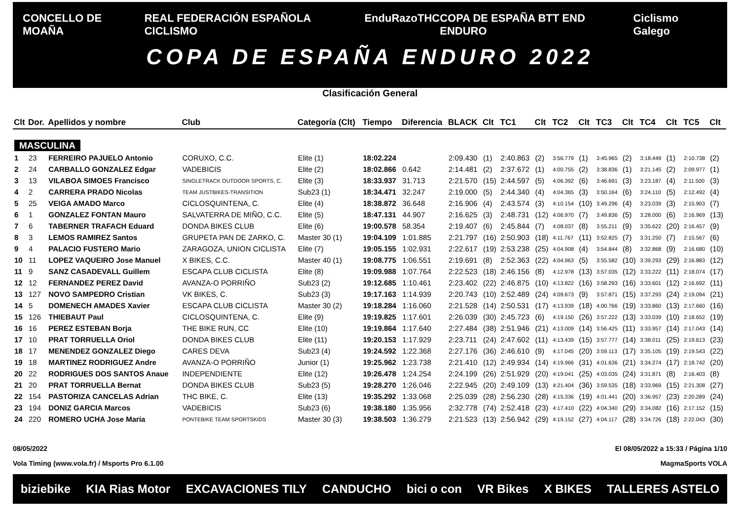CONCELLO DE MOAÑA REAL FEDERACIÓN ESPAÑOLA CICLISMO EnduRazo THC COPA DE ESPAÑA BTT END ENDURO Ciclismo Galego
COPA DE ESPAÑA ENDURO 2022
Clasificación General
| Clt | Dor. | Apellidos y nombre | Club | Categoría (Clt) | Tiempo | Diferencia | BLACK | Clt | TC1 | Clt | TC2 | Clt | TC3 | Clt | TC4 | Clt | TC5 | Clt |
| --- | --- | --- | --- | --- | --- | --- | --- | --- | --- | --- | --- | --- | --- | --- | --- | --- | --- | --- |
| MASCULINA | | | | | | | | | | | | | | | | | | |
| 1 | 23 | FERREIRO PAJUELO Antonio | CORUXO, C.C. | Elite (1) | 18:02.224 | | 2:09.430 | (1) | 2:40.863 | (2) | 3:56.779 | (1) | 3:45.965 | (2) | 3:18.449 | (1) | 2:10.738 | (2) |
| 2 | 24 | CARBALLO GONZALEZ Edgar | VADEBICIS | Elite (2) | 18:02.866 | 0.642 | 2:14.481 | (2) | 2:37.672 | (1) | 4:00.755 | (2) | 3:38.836 | (1) | 3:21.145 | (2) | 2:09.977 | (1) |
| 3 | 13 | VILABOA SIMOES Francisco | SINGLETRACK OUTDOOR SPORTS, C. | Elite (3) | 18:33.937 | 31.713 | 2:21.570 | (15) | 2:44.597 | (5) | 4:06.392 | (6) | 3:46.691 | (3) | 3:23.187 | (4) | 2:11.500 | (3) |
| 4 | 2 | CARRERA PRADO Nicolas | TEAM JUSTBIKES-TRANSITION | Sub23 (1) | 18:34.471 | 32.247 | 2:19.000 | (5) | 2:44.340 | (4) | 4:04.365 | (3) | 3:50.164 | (6) | 3:24.110 | (5) | 2:12.492 | (4) |
| 5 | 25 | VEIGA AMADO Marco | CICLOSQUINTENA, C. | Elite (4) | 18:38.872 | 36.648 | 2:16.906 | (4) | 2:43.574 | (3) | 4:10.154 | (10) | 3:49.296 | (4) | 3:23.039 | (3) | 2:15.903 | (7) |
| 6 | 1 | GONZALEZ FONTAN Mauro | SALVATERRA DE MIÑO, C.C. | Elite (5) | 18:47.131 | 44.907 | 2:16.625 | (3) | 2:48.731 | (12) | 4:06.970 | (7) | 3:49.836 | (5) | 3:28.000 | (6) | 2:16.969 | (13) |
| 7 | 6 | TABERNER TRAFACH Eduard | DONDA BIKES CLUB | Elite (6) | 19:00.578 | 58.354 | 2:19.407 | (6) | 2:45.844 | (7) | 4:08.037 | (8) | 3:55.211 | (9) | 3:35.622 | (20) | 2:16.457 | (9) |
| 8 | 3 | LEMOS RAMIREZ Santos | GRUPETA PAN DE ZARKO, C. | Master 30 (1) | 19:04.109 | 1:01.885 | 2:21.797 | (16) | 2:50.903 | (18) | 4:11.767 | (11) | 3:52.825 | (7) | 3:31.250 | (7) | 2:15.567 | (6) |
| 9 | 4 | PALACIO FUSTERO Mario | ZARAGOZA, UNION CICLISTA | Elite (7) | 19:05.155 | 1:02.931 | 2:22.617 | (19) | 2:53.238 | (25) | 4:04.908 | (4) | 3:54.844 | (8) | 3:32.868 | (9) | 2:16.680 | (10) |
| 10 | 11 | LOPEZ VAQUEIRO Jose Manuel | X BIKES, C.C. | Master 40 (1) | 19:08.775 | 1:06.551 | 2:19.691 | (8) | 2:52.363 | (22) | 4:04.963 | (5) | 3:55.582 | (10) | 3:39.293 | (29) | 2:16.883 | (12) |
| 11 | 9 | SANZ CASADEVALL Guillem | ESCAPA CLUB CICLISTA | Elite (8) | 19:09.988 | 1:07.764 | 2:22.523 | (18) | 2:46.156 | (8) | 4:12.978 | (13) | 3:57.035 | (12) | 3:33.222 | (11) | 2:18.074 | (17) |
| 12 | 12 | FERNANDEZ PEREZ David | AVANZA-O PORRIÑO | Sub23 (2) | 19:12.685 | 1:10.461 | 2:23.402 | (22) | 2:46.875 | (10) | 4:13.822 | (16) | 3:58.293 | (16) | 3:33.601 | (12) | 2:16.692 | (11) |
| 13 | 127 | NOVO SAMPEDRO Cristian | VK BIKES, C. | Sub23 (3) | 19:17.163 | 1:14.939 | 2:20.743 | (10) | 2:52.489 | (24) | 4:09.673 | (9) | 3:57.871 | (15) | 3:37.293 | (24) | 2:19.094 | (21) |
| 14 | 5 | DOMENECH AMADES Xavier | ESCAPA CLUB CICLISTA | Master 30 (2) | 19:18.284 | 1:16.060 | 2:21.528 | (14) | 2:50.531 | (17) | 4:13.939 | (18) | 4:00.766 | (19) | 3:33.860 | (13) | 2:17.660 | (16) |
| 15 | 126 | THIEBAUT Paul | CICLOSQUINTENA, C. | Elite (9) | 19:19.825 | 1:17.601 | 2:26.039 | (30) | 2:45.723 | (6) | 4:19.150 | (26) | 3:57.222 | (13) | 3:33.039 | (10) | 2:18.652 | (19) |
| 16 | 16 | PEREZ ESTEBAN Borja | THE BIKE RUN, CC | Elite (10) | 19:19.864 | 1:17.640 | 2:27.484 | (38) | 2:51.946 | (21) | 4:13.009 | (14) | 3:56.425 | (11) | 3:33.957 | (14) | 2:17.043 | (14) |
| 17 | 10 | PRAT TORRUELLA Oriol | DONDA BIKES CLUB | Elite (11) | 19:20.153 | 1:17.929 | 2:23.711 | (24) | 2:47.602 | (11) | 4:13.439 | (15) | 3:57.777 | (14) | 3:38.011 | (25) | 2:19.613 | (23) |
| 18 | 17 | MENENDEZ GONZALEZ Diego | CARES DEVA | Sub23 (4) | 19:24.592 | 1:22.368 | 2:27.176 | (36) | 2:46.610 | (9) | 4:17.045 | (20) | 3:59.113 | (17) | 3:35.105 | (19) | 2:19.543 | (22) |
| 19 | 18 | MARTINEZ RODRIGUEZ Andre | AVANZA-O PORRIÑO | Junior (1) | 19:25.962 | 1:23.738 | 2:21.410 | (12) | 2:49.934 | (14) | 4:19.966 | (31) | 4:01.636 | (21) | 3:34.274 | (17) | 2:18.742 | (20) |
| 20 | 22 | RODRIGUES DOS SANTOS Anaue | INDEPENDIENTE | Elite (12) | 19:26.478 | 1:24.254 | 2:24.199 | (26) | 2:51.929 | (20) | 4:19.041 | (25) | 4:03.035 | (24) | 3:31.871 | (8) | 2:16.403 | (8) |
| 21 | 20 | PRAT TORRUELLA Bernat | DONDA BIKES CLUB | Sub23 (5) | 19:28.270 | 1:26.046 | 2:22.945 | (20) | 2:49.109 | (13) | 4:21.404 | (36) | 3:59.535 | (18) | 3:33.969 | (15) | 2:21.308 | (27) |
| 22 | 154 | PASTORIZA CANCELAS Adrian | THC BIKE, C. | Elite (13) | 19:35.292 | 1:33.068 | 2:25.039 | (28) | 2:56.230 | (28) | 4:15.336 | (19) | 4:01.441 | (20) | 3:36.957 | (23) | 2:20.289 | (24) |
| 23 | 194 | DONIZ GARCIA Marcos | VADEBICIS | Sub23 (6) | 19:38.180 | 1:35.956 | 2:32.778 | (74) | 2:52.418 | (23) | 4:17.410 | (22) | 4:04.340 | (29) | 3:34.082 | (16) | 2:17.152 | (15) |
| 24 | 220 | ROMERO UCHA Jose Maria | PONTEBIKE TEAM SPORTSKIDS | Master 30 (3) | 19:38.503 | 1:36.279 | 2:21.523 | (13) | 2:56.942 | (29) | 4:19.152 | (27) | 4:04.117 | (28) | 3:34.726 | (18) | 2:22.043 | (30) |
08/05/2022 El 08/05/2022 a 15:33 / Página 1/10
Vola Timing (www.vola.fr) / Msports Pro 6.1.00 MagmaSports VOLA
biziebike KIA Rias Motor EXCAVACIONES TILY CANDUCHO bici o con VR Bikes X BIKES TALLERES ASTELO